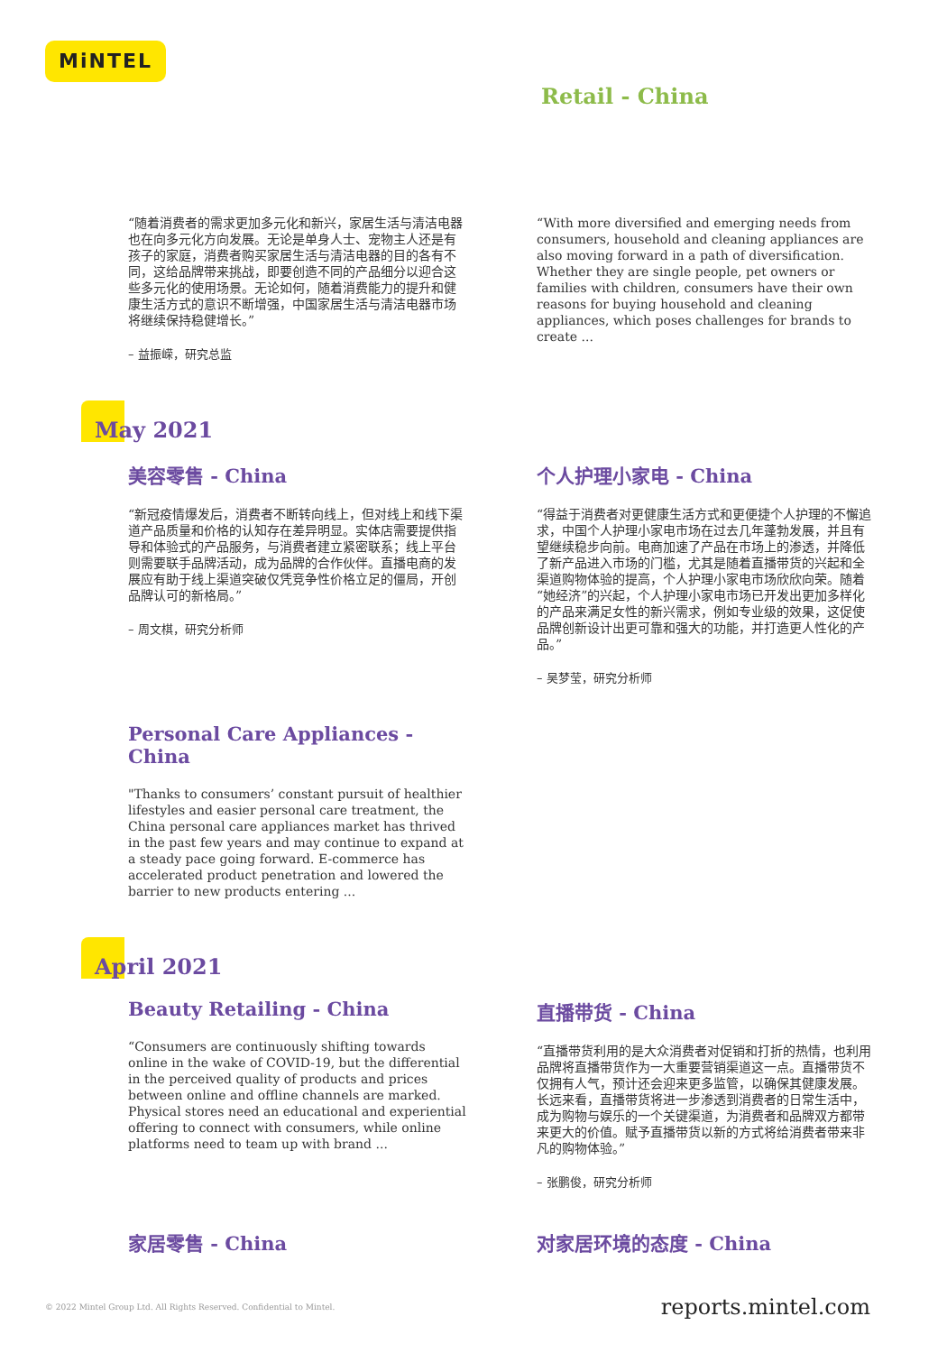MiNTEL
Retail - China
“随着消费者的需求更加多元化和新兴，家居生活与清洁电器也在向多元化方向发展。无论是单身人士、宠物主人还是有孩子的家庭，消费者购买家居生活与清洁电器的目的各有不同，这给品牌带来挑战，即要创造不同的产品细分以迎合这些多元化的使用场景。无论如何，随着消费能力的提升和健康生活方式的意识不断增强，中国家居生活与清洁电器市场将继续保持稳健增长。”
– 益振嵘，研究总监
“With more diversified and emerging needs from consumers, household and cleaning appliances are also moving forward in a path of diversification. Whether they are single people, pet owners or families with children, consumers have their own reasons for buying household and cleaning appliances, which poses challenges for brands to create ...
May 2021
美容零售 - China
“新冠疫情爆发后，消费者不断转向线上，但对线上和线下渠道产品质量和价格的认知存在差异明显。实体店需要提供指导和体验式的产品服务，与消费者建立紧密联系；线上平台则需要联手品牌活动，成为品牌的合作伙伴。直播电商的发展应有助于线上渠道突破仅凭竞争性价格立足的僵局，开创品牌认可的新格局。”
– 周文棋，研究分析师
个人护理小家电 - China
“得益于消费者对更健康生活方式和更便捷个人护理的不懈追求，中国个人护理小家电市场在过去几年蓬勃发展，并且有望继续稳步向前。电商加速了产品在市场上的渗透，并降低了新产品进入市场的门槛，尤其是随着直播带货的兴起和全渠道购物体验的提高，个人护理小家电市场欣欣向荣。随着“她经济”的兴起，个人护理小家电市场已开发出更加多样化的产品来满足女性的新兴需求，例如专业级的效果，这促使品牌创新设计出更可靠和强大的功能，并打造更人性化的产品。”
– 吴梦莹，研究分析师
Personal Care Appliances - China
"Thanks to consumers’ constant pursuit of healthier lifestyles and easier personal care treatment, the China personal care appliances market has thrived in the past few years and may continue to expand at a steady pace going forward. E-commerce has accelerated product penetration and lowered the barrier to new products entering ...
April 2021
Beauty Retailing - China
“Consumers are continuously shifting towards online in the wake of COVID-19, but the differential in the perceived quality of products and prices between online and offline channels are marked. Physical stores need an educational and experiential offering to connect with consumers, while online platforms need to team up with brand ...
直播带货 - China
“直播带货利用的是大众消费者对促销和打折的热情，也利用品牌将直播带货作为一大重要营销渠道这一点。直播带货不仅拥有人气，预计还会迎来更多监管，以确保其健康发展。长远来看，直播带货将进一步渗透到消费者的日常生活中，成为购物与娱乐的一个关键渠道，为消费者和品牌双方都带来更大的价值。赋予直播带货以新的方式将给消费者带来非凡的购物体验。”
– 张鹏俊，研究分析师
家居零售 - China 对家居环境的态度 - China
© 2022 Mintel Group Ltd. All Rights Reserved. Confidential to Mintel. reports.mintel.com